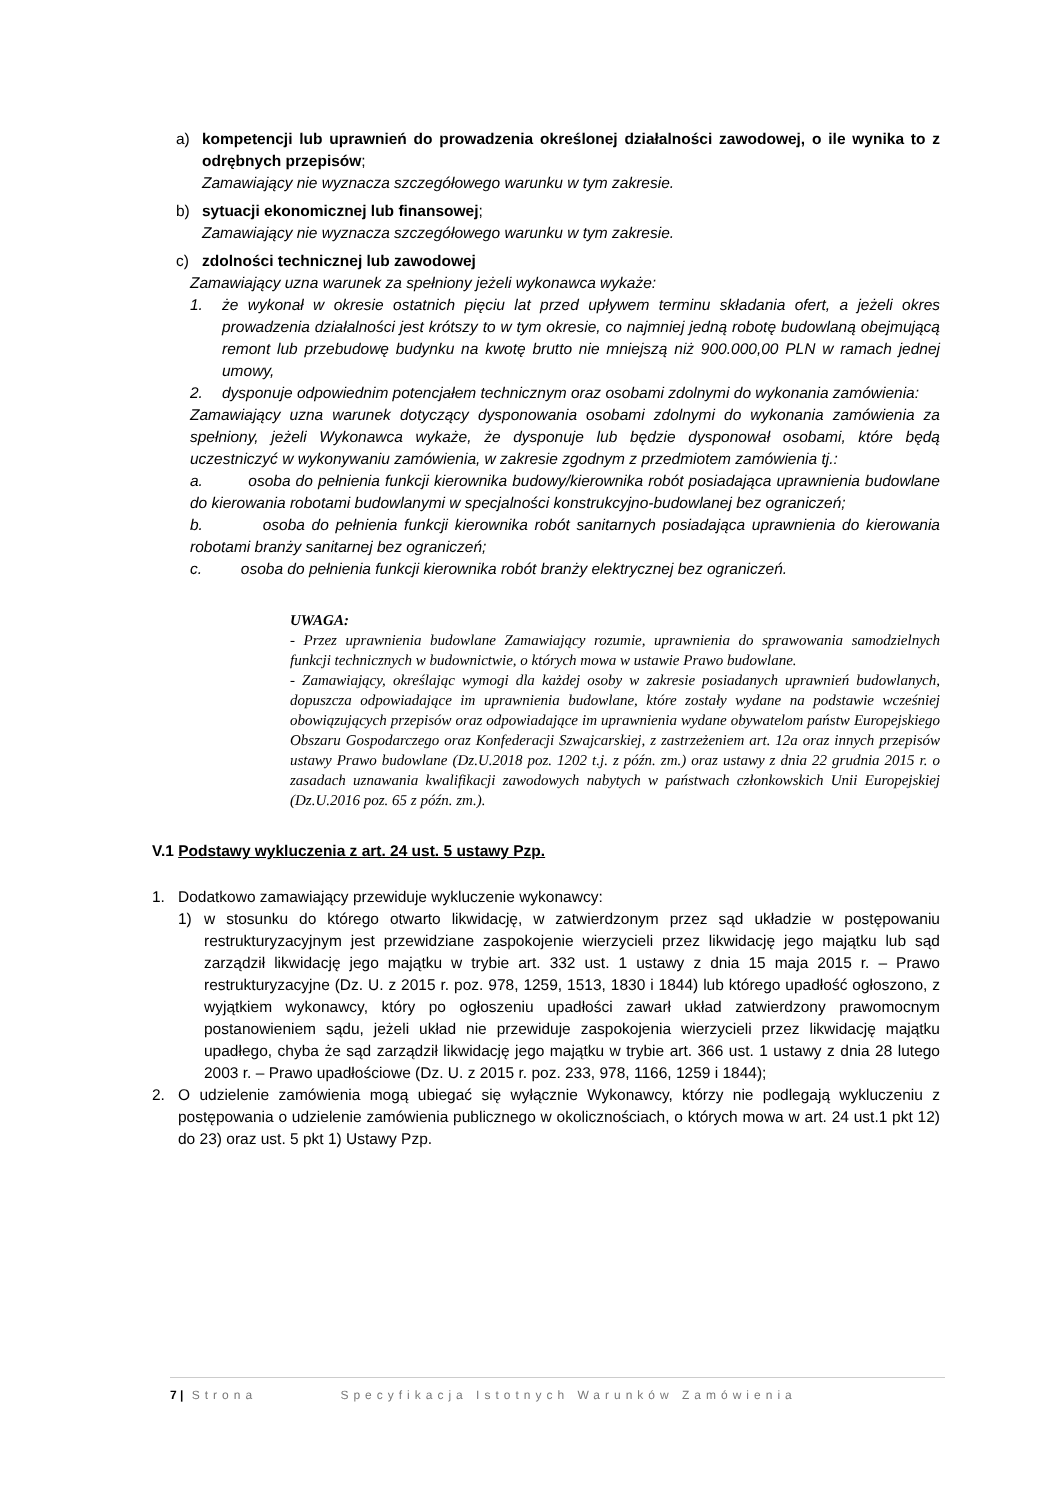a) kompetencji lub uprawnień do prowadzenia określonej działalności zawodowej, o ile wynika to z odrębnych przepisów;
Zamawiający nie wyznacza szczegółowego warunku w tym zakresie.
b) sytuacji ekonomicznej lub finansowej;
Zamawiający nie wyznacza szczegółowego warunku w tym zakresie.
c) zdolności technicznej lub zawodowej
Zamawiający uzna warunek za spełniony jeżeli wykonawca wykaże:
1. że wykonał w okresie ostatnich pięciu lat przed upływem terminu składania ofert, a jeżeli okres prowadzenia działalności jest krótszy to w tym okresie, co najmniej jedną robotę budowlaną obejmującą remont lub przebudowę budynku na kwotę brutto nie mniejszą niż 900.000,00 PLN w ramach jednej umowy,
2. dysponuje odpowiednim potencjałem technicznym oraz osobami zdolnymi do wykonania zamówienia:
Zamawiający uzna warunek dotyczący dysponowania osobami zdolnymi do wykonania zamówienia za spełniony, jeżeli Wykonawca wykaże, że dysponuje lub będzie dysponował osobami, które będą uczestniczyć w wykonywaniu zamówienia, w zakresie zgodnym z przedmiotem zamówienia tj.:
a. osoba do pełnienia funkcji kierownika budowy/kierownika robót posiadająca uprawnienia budowlane do kierowania robotami budowlanymi w specjalności konstrukcyjno-budowlanej bez ograniczeń;
b. osoba do pełnienia funkcji kierownika robót sanitarnych posiadająca uprawnienia do kierowania robotami branży sanitarnej bez ograniczeń;
c. osoba do pełnienia funkcji kierownika robót branży elektrycznej bez ograniczeń.
UWAGA:
- Przez uprawnienia budowlane Zamawiający rozumie, uprawnienia do sprawowania samodzielnych funkcji technicznych w budownictwie, o których mowa w ustawie Prawo budowlane.
- Zamawiający, określając wymogi dla każdej osoby w zakresie posiadanych uprawnień budowlanych, dopuszcza odpowiadające im uprawnienia budowlane, które zostały wydane na podstawie wcześniej obowiązujących przepisów oraz odpowiadające im uprawnienia wydane obywatelom państw Europejskiego Obszaru Gospodarczego oraz Konfederacji Szwajcarskiej, z zastrzeżeniem art. 12a oraz innych przepisów ustawy Prawo budowlane (Dz.U.2018 poz. 1202 t.j. z późn. zm.) oraz ustawy z dnia 22 grudnia 2015 r. o zasadach uznawania kwalifikacji zawodowych nabytych w państwach członkowskich Unii Europejskiej (Dz.U.2016 poz. 65 z późn. zm.).
V.1 Podstawy wykluczenia z art. 24 ust. 5 ustawy Pzp.
1. Dodatkowo zamawiający przewiduje wykluczenie wykonawcy:
1) w stosunku do którego otwarto likwidację, w zatwierdzonym przez sąd układzie w postępowaniu restrukturyzacyjnym jest przewidziane zaspokojenie wierzycieli przez likwidację jego majątku lub sąd zarządził likwidację jego majątku w trybie art. 332 ust. 1 ustawy z dnia 15 maja 2015 r. – Prawo restrukturyzacyjne (Dz. U. z 2015 r. poz. 978, 1259, 1513, 1830 i 1844) lub którego upadłość ogłoszono, z wyjątkiem wykonawcy, który po ogłoszeniu upadłości zawarł układ zatwierdzony prawomocnym postanowieniem sądu, jeżeli układ nie przewiduje zaspokojenia wierzycieli przez likwidację majątku upadłego, chyba że sąd zarządził likwidację jego majątku w trybie art. 366 ust. 1 ustawy z dnia 28 lutego 2003 r. – Prawo upadłościowe (Dz. U. z 2015 r. poz. 233, 978, 1166, 1259 i 1844);
2. O udzielenie zamówienia mogą ubiegać się wyłącznie Wykonawcy, którzy nie podlegają wykluczeniu z postępowania o udzielenie zamówienia publicznego w okolicznościach, o których mowa w art. 24 ust.1 pkt 12) do 23) oraz ust. 5 pkt 1) Ustawy Pzp.
7 | Strona Specyfikacja Istotnych Warunków Zamówienia